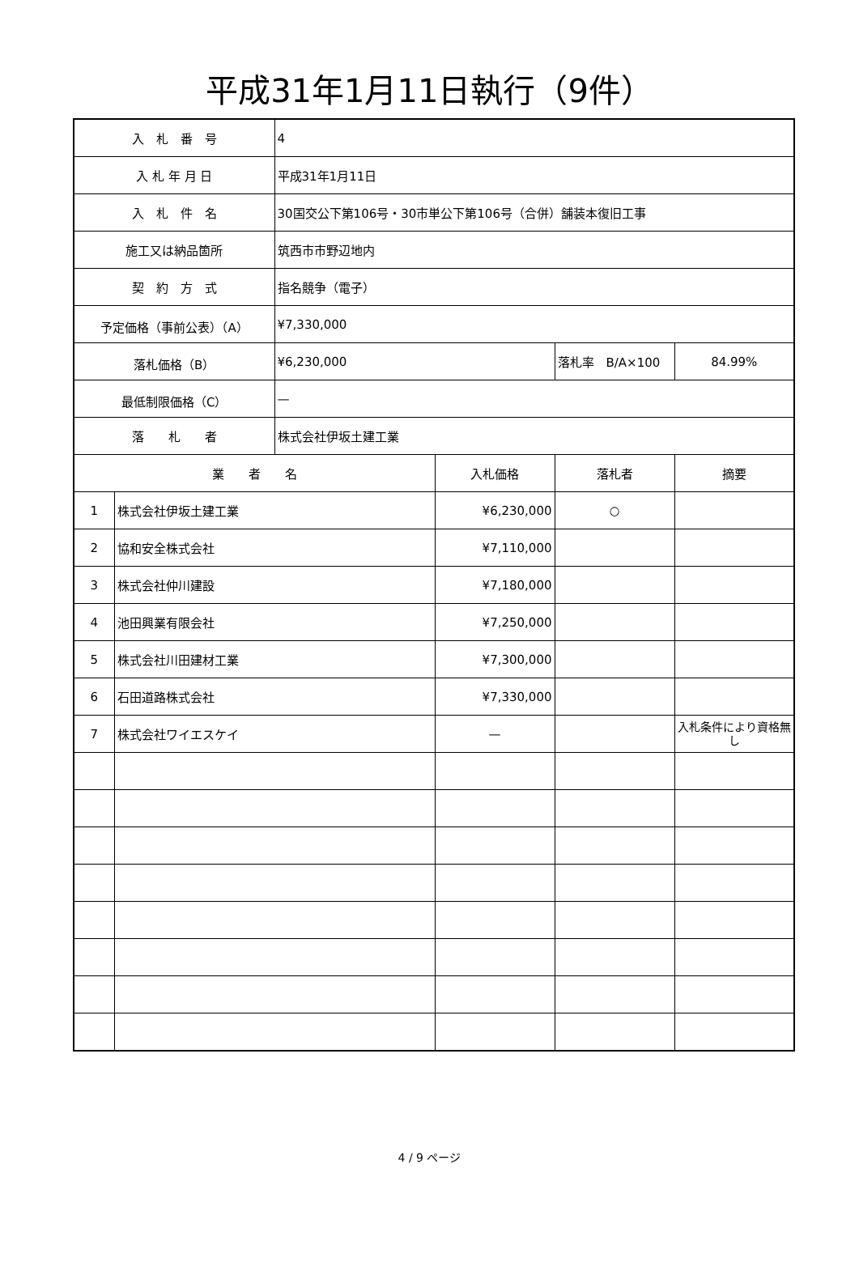平成31年1月11日執行（9件）
| 入 札 番 号 | | 4 | | | |
| 入 札 年 月 日 | | 平成31年1月11日 | | | |
| 入 札 件 名 | | 30国交公下第106号・30市単公下第106号（合併）舗装本復旧工事 | | | |
| 施工又は納品箇所 | | 筑西市市野辺地内 | | | |
| 契 約 方 式 | | 指名競争（電子） | | | |
| 予定価格（事前公表）（A） | | ¥7,330,000 | | | |
| 落札価格（B） | | ¥6,230,000 | | 落札率 B/A×100 | 84.99% |
| 最低制限価格（C） | | — | | | |
| 落 札 者 | | 株式会社伊坂土建工業 | | | |
| 業 者 名 | | | 入札価格 | 落札者 | 摘要 |
| 1 | 株式会社伊坂土建工業 | | ¥6,230,000 | ○ | |
| 2 | 協和安全株式会社 | | ¥7,110,000 | | |
| 3 | 株式会社仲川建設 | | ¥7,180,000 | | |
| 4 | 池田興業有限会社 | | ¥7,250,000 | | |
| 5 | 株式会社川田建材工業 | | ¥7,300,000 | | |
| 6 | 石田道路株式会社 | | ¥7,330,000 | | |
| 7 | 株式会社ワイエスケイ | | — | | 入札条件により資格無し |
4 / 9 ページ